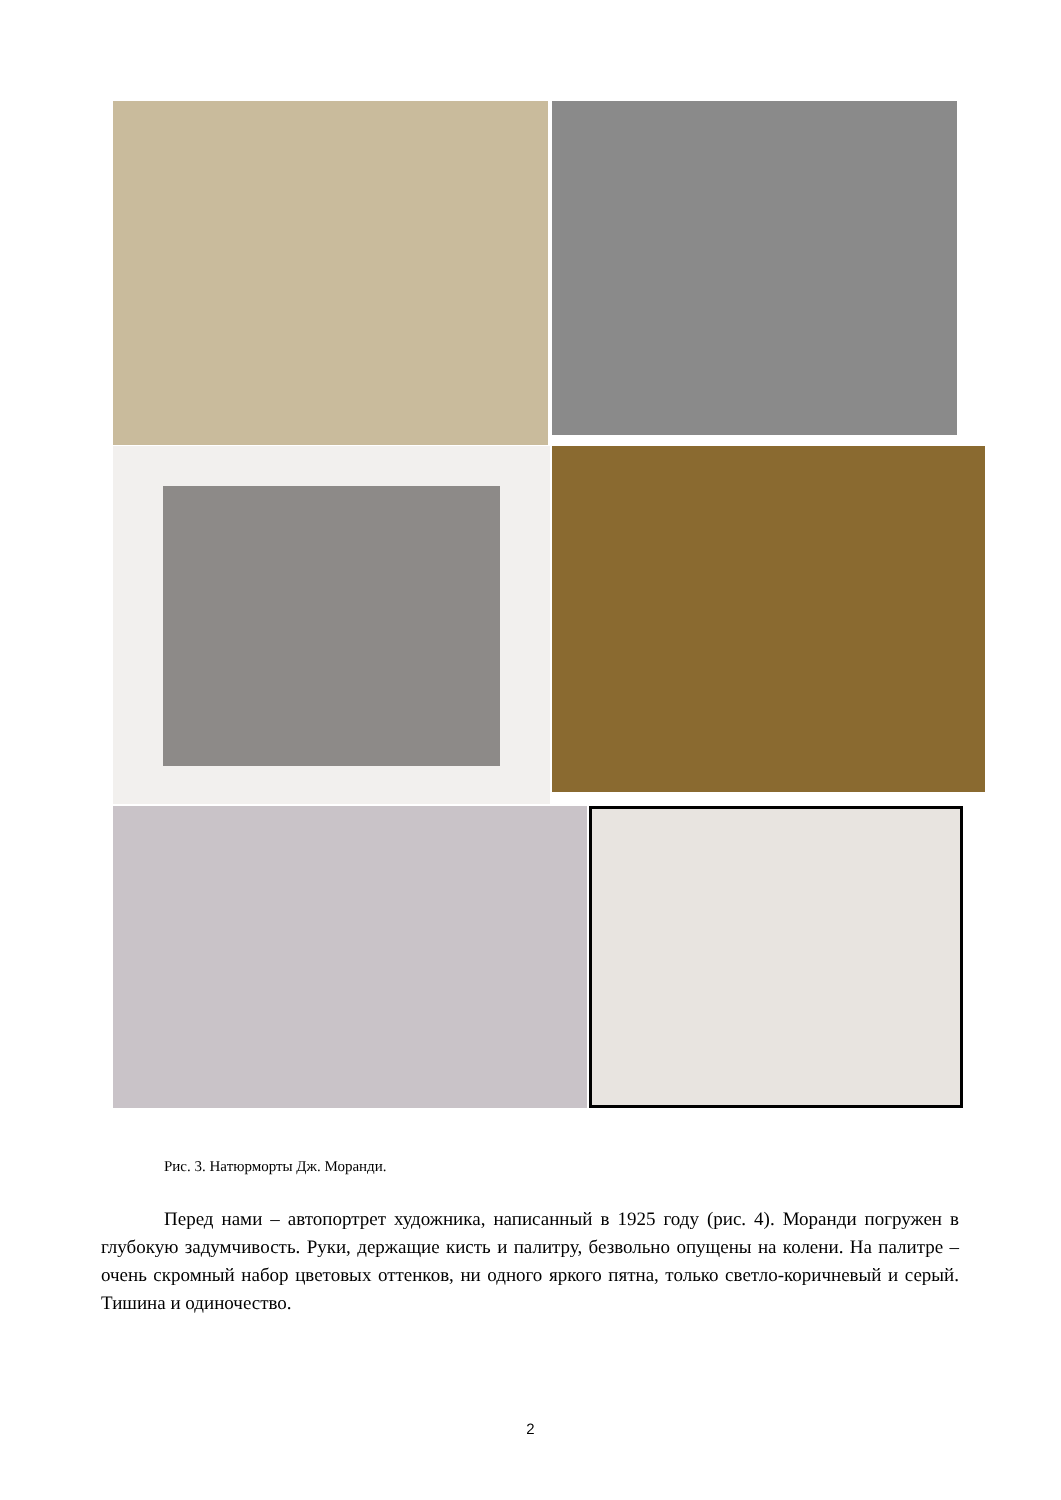Рис. 3. Натюрморты Дж. Моранди.
Перед нами – автопортрет художника, написанный в 1925 году (рис. 4). Моранди погружен в глубокую задумчивость. Руки, держащие кисть и палитру, безвольно опущены на колени. На палитре – очень скромный набор цветовых оттенков, ни одного яркого пятна, только светло-коричневый и серый. Тишина и одиночество.
2